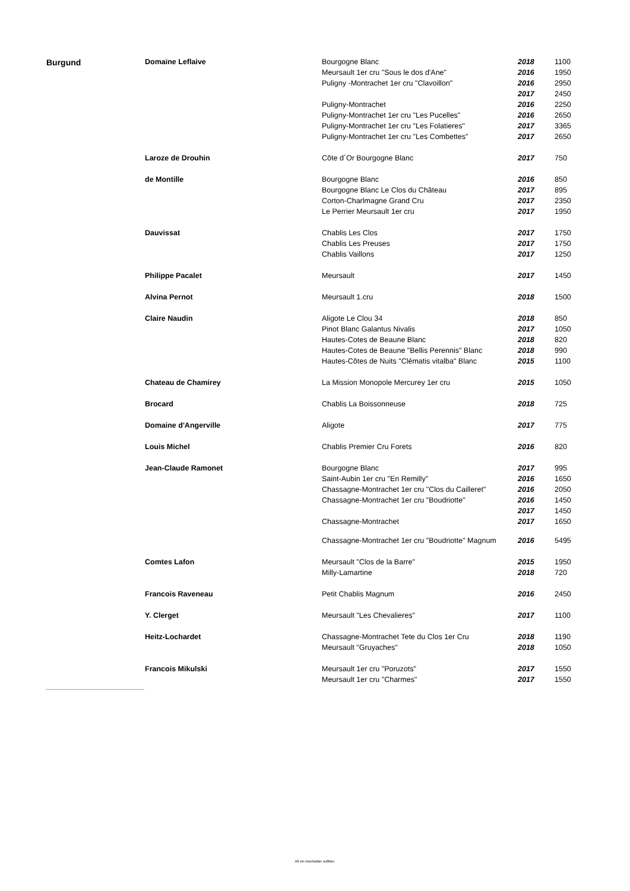| Burgund | Domaine Leflaive | Bourgogne Blanc | 2018 | 1100 |
| | | Meursault 1er cru "Sous le dos d'Ane" | 2016 | 1950 |
| | | Puligny -Montrachet 1er cru "Clavoillon" | 2016 | 2950 |
| | | | 2017 | 2450 |
| | | Puligny-Montrachet | 2016 | 2250 |
| | | Puligny-Montrachet 1er cru "Les Pucelles" | 2016 | 2650 |
| | | Puligny-Montrachet 1er cru "Les Folatieres" | 2017 | 3365 |
| | | Puligny-Montrachet 1er cru "Les Combettes" | 2017 | 2650 |
| | Laroze de Drouhin | Côte d´Or Bourgogne Blanc | 2017 | 750 |
| | de Montille | Bourgogne Blanc | 2016 | 850 |
| | | Bourgogne Blanc Le Clos du Château | 2017 | 895 |
| | | Corton-Charlmagne Grand Cru | 2017 | 2350 |
| | | Le Perrier Meursault 1er cru | 2017 | 1950 |
| | Dauvissat | Chablis Les Clos | 2017 | 1750 |
| | | Chablis Les Preuses | 2017 | 1750 |
| | | Chablis Vaillons | 2017 | 1250 |
| | Philippe Pacalet | Meursault | 2017 | 1450 |
| | Alvina Pernot | Meursault 1.cru | 2018 | 1500 |
| | Claire Naudin | Aligote Le Clou 34 | 2018 | 850 |
| | | Pinot Blanc Galantus Nivalis | 2017 | 1050 |
| | | Hautes-Cotes de Beaune Blanc | 2018 | 820 |
| | | Hautes-Cotes de Beaune "Bellis Perennis" Blanc | 2018 | 990 |
| | | Hautes-Côtes de Nuits "Clématis vitalba" Blanc | 2015 | 1100 |
| | Chateau de Chamirey | La Mission Monopole Mercurey 1er cru | 2015 | 1050 |
| | Brocard | Chablis La Boissonneuse | 2018 | 725 |
| | Domaine d'Angerville | Aligote | 2017 | 775 |
| | Louis Michel | Chablis Premier Cru Forets | 2016 | 820 |
| | Jean-Claude Ramonet | Bourgogne Blanc | 2017 | 995 |
| | | Saint-Aubin 1er cru "En Remilly" | 2016 | 1650 |
| | | Chassagne-Montrachet 1er cru "Clos du Cailleret" | 2016 | 2050 |
| | | Chassagne-Montrachet 1er cru "Boudriotte" | 2016 | 1450 |
| | | | 2017 | 1450 |
| | | Chassagne-Montrachet | 2017 | 1650 |
| | | Chassagne-Montrachet 1er cru "Boudriotte" Magnum | 2016 | 5495 |
| | Comtes Lafon | Meursault "Clos de la Barre" | 2015 | 1950 |
| | | Milly-Lamartine | 2018 | 720 |
| | Francois Raveneau | Petit Chablis Magnum | 2016 | 2450 |
| | Y. Clerget | Meursault "Les Chevalieres" | 2017 | 1100 |
| | Heitz-Lochardet | Chassagne-Montrachet Tete du Clos 1er Cru | 2018 | 1190 |
| | | Meursault "Gruyaches" | 2018 | 1050 |
| | Francois Mikulski | Meursault 1er cru "Poruzots" | 2017 | 1550 |
| | | Meursault 1er cru "Charmes" | 2017 | 1550 |
All vin inneholder sulfitter.